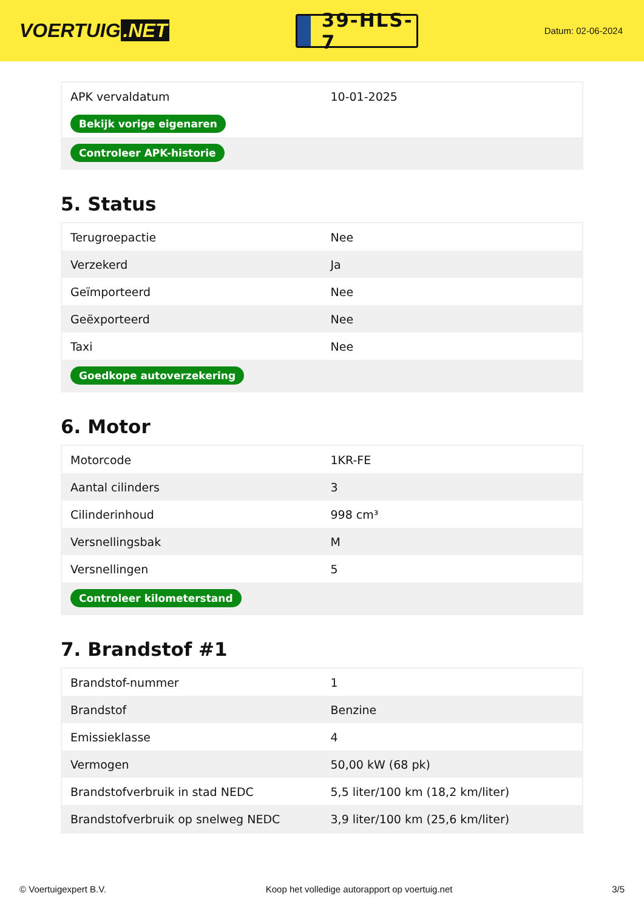VOERTUIG.NET
39-HLS-7
Datum: 02-06-2024
| APK vervaldatum | 10-01-2025 |
| Bekijk vorige eigenaren | |
| Controleer APK-historie | |
5. Status
| Terugroepactie | Nee |
| Verzekerd | Ja |
| Geïmporteerd | Nee |
| Geëxporteerd | Nee |
| Taxi | Nee |
| Goedkope autoverzekering | |
6. Motor
| Motorcode | 1KR-FE |
| Aantal cilinders | 3 |
| Cilinderinhoud | 998 cm³ |
| Versnellingsbak | M |
| Versnellingen | 5 |
| Controleer kilometerstand | |
7. Brandstof #1
| Brandstof-nummer | 1 |
| Brandstof | Benzine |
| Emissieklasse | 4 |
| Vermogen | 50,00 kW (68 pk) |
| Brandstofverbruik in stad NEDC | 5,5 liter/100 km (18,2 km/liter) |
| Brandstofverbruik op snelweg NEDC | 3,9 liter/100 km (25,6 km/liter) |
© Voertuigexpert B.V. Koop het volledige autorapport op voertuig.net 3/5